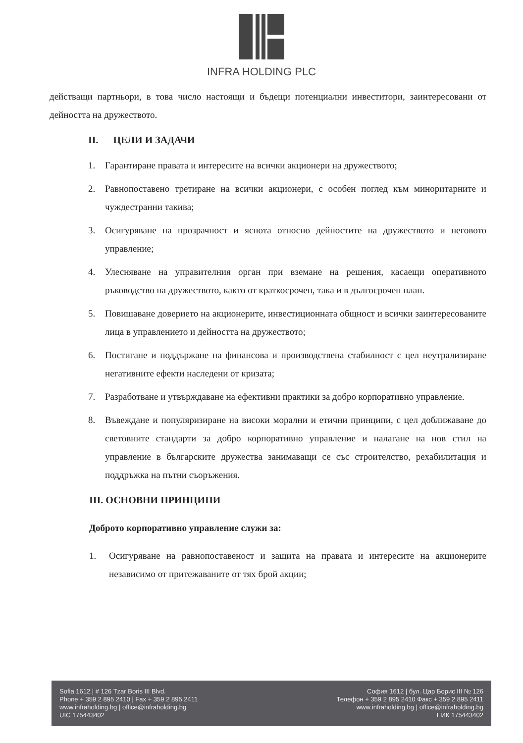INFRA HOLDING PLC
действащи партньори, в това число настоящи и бъдещи потенциални инвеститори, заинтересовани от дейността на дружеството.
II. ЦЕЛИ И ЗАДАЧИ
1. Гарантиране правата и интересите на всички акционери на дружеството;
2. Равнопоставено третиране на всички акционери, с особен поглед към миноритарните и чуждестранни такива;
3. Осигуряване на прозрачност и яснота относно дейностите на дружеството и неговото управление;
4. Улесняване на управителния орган при вземане на решения, касаещи оперативното ръководство на дружеството, както от краткосрочен, така и в дългосрочен план.
5. Повишаване доверието на акционерите, инвестиционната общност и всички заинтересованите лица в управлението и дейността на дружеството;
6. Постигане и поддържане на финансова и производствена стабилност с цел неутрализиране негативните ефекти наследени от кризата;
7. Разработване и утвърждаване на ефективни практики за добро корпоративно управление.
8. Въвеждане и популяризиране на високи морални и етични принципи, с цел доближаване до световните стандарти за добро корпоративно управление и налагане на нов стил на управление в българските дружества занимаващи се със строителство, рехабилитация и поддръжка на пътни съоръжения.
III. ОСНОВНИ ПРИНЦИПИ
Доброто корпоративно управление служи за:
1. Осигуряване на равнопоставеност и защита на правата и интересите на акционерите независимо от притежаваните от тях брой акции;
Sofia 1612 | # 126 Tzar Boris III Blvd.
Phone + 359 2 895 2410 | Fax + 359 2 895 2411
www.infraholding.bg | office@infraholding.bg
UIC 175443402
София 1612 | бул. Цар Борис III № 126
Телефон + 359 2 895 2410 Факс + 359 2 895 2411
www.infraholding.bg | office@infraholding.bg
ЕИК 175443402